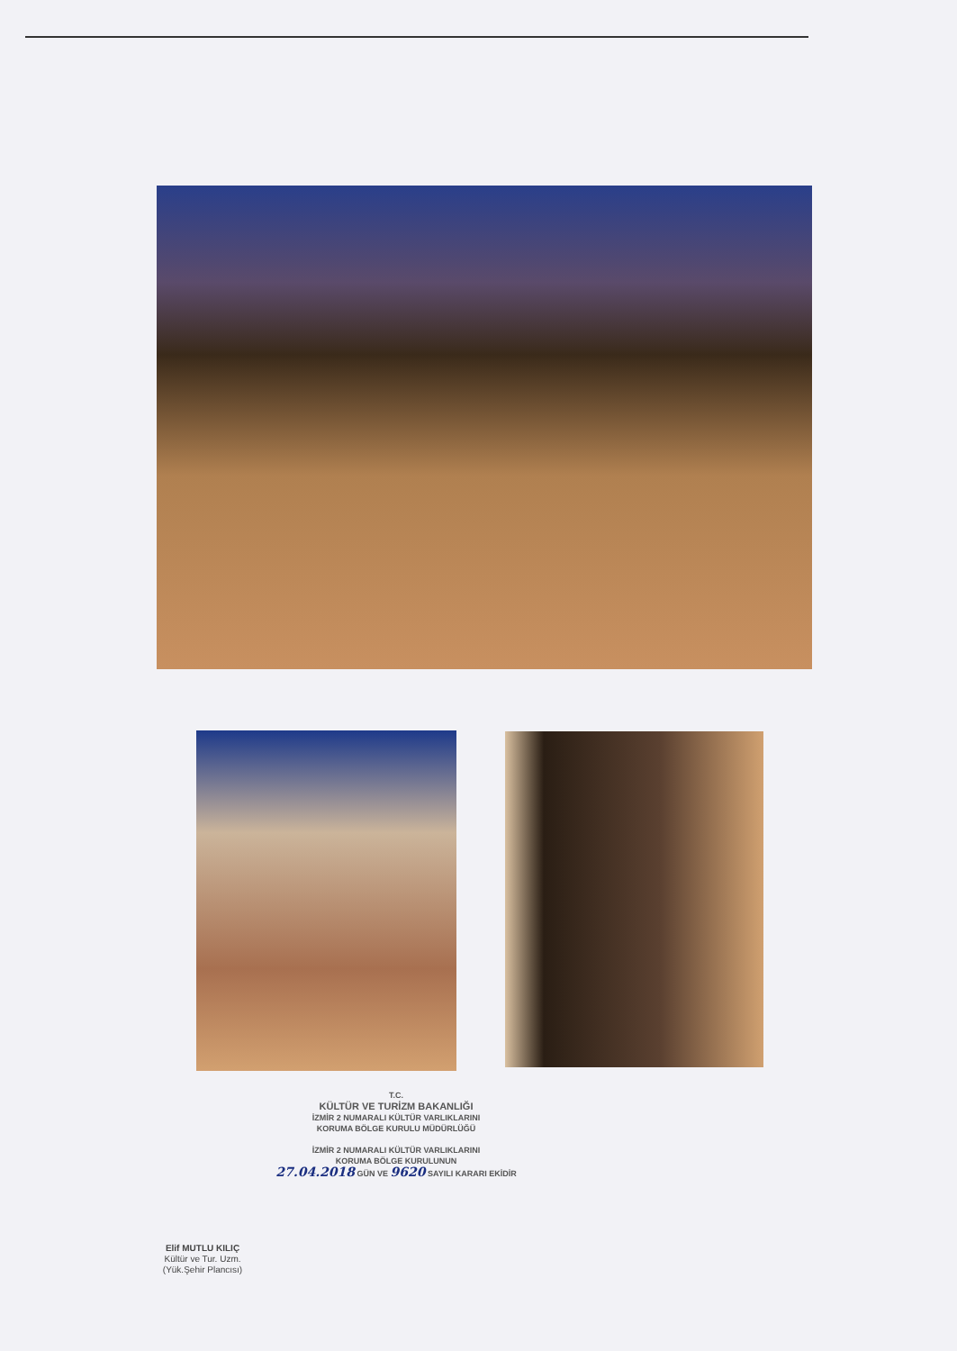T.C.
KÜLTÜR VE TURİZM BAKANLIĞI
İZMİR 2 NUMARALI KÜLTÜR VARLIKLARINI
KORUMA BÖLGE KURULU MÜDÜRLÜĞÜ
İZMİR 2 NUMARALI KÜLTÜR VARLIKLARINI
KORUMA BÖLGE KURULUNUN
27.04.2018 GÜN VE 9620 SAYILI KARARI EKİDİR
Elif MUTLU KILIÇ
Kültür ve Tur. Uzm.
(Yük.Şehir Plancısı)